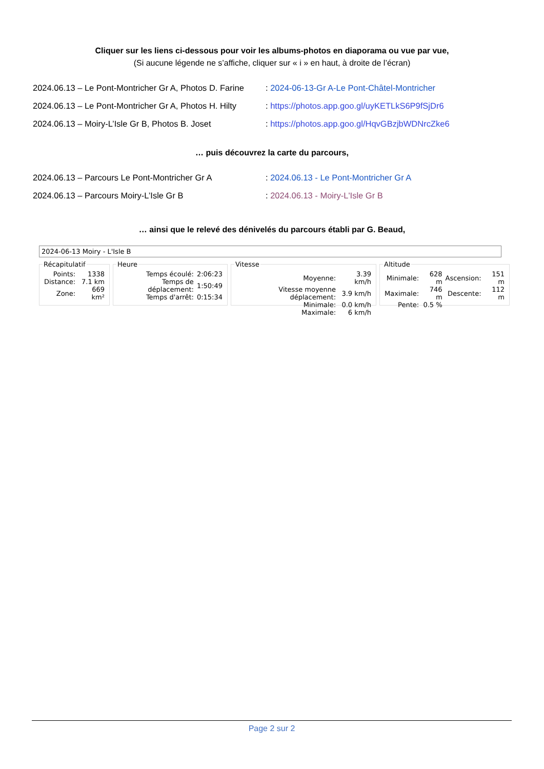Cliquer sur les liens ci-dessous pour voir les albums-photos en diaporama ou vue par vue,
(Si aucune légende ne s’affiche, cliquer sur « i » en haut, à droite de l’écran)
2024.06.13 – Le Pont-Montricher Gr A, Photos D. Farine: 2024-06-13-Gr A-Le Pont-Châtel-Montricher
2024.06.13 – Le Pont-Montricher Gr A, Photos H. Hilty: https://photos.app.goo.gl/uyKETLkS6P9fSjDr6
2024.06.13 – Moiry-L’Isle Gr B, Photos B. Joset: https://photos.app.goo.gl/HqvGBzjbWDNrcZke6
… puis découvrez la carte du parcours,
2024.06.13 – Parcours Le Pont-Montricher Gr A: 2024.06.13 - Le Pont-Montricher Gr A
2024.06.13 – Parcours Moiry-L’Isle Gr B: 2024.06.13 - Moiry-L'Isle Gr B
… ainsi que le relevé des dénivelés du parcours établi par G. Beaud,
2024-06-13 Moiry - L'Isle B
Récapitulatif
| Points: | 1338 |
| Distance: | 7.1 km |
| Zone: | 669 km² |
Heure
| Temps écoulé: | 2:06:23 |
| Temps de déplacement: | 1:50:49 |
| Temps d'arrêt: | 0:15:34 |
Vitesse
| Moyenne: | 3.39 km/h |
| Vitesse moyenne déplacement: | 3.9 km/h |
| Minimale: | 0.0 km/h |
| Maximale: | 6 km/h |
Altitude
| Minimale: | 628 m | Ascension: | 151 m |
| Maximale: | 746 m | Descente: | 112 m |
| Pente: | 0.5 % | | |
Page 2 sur 2